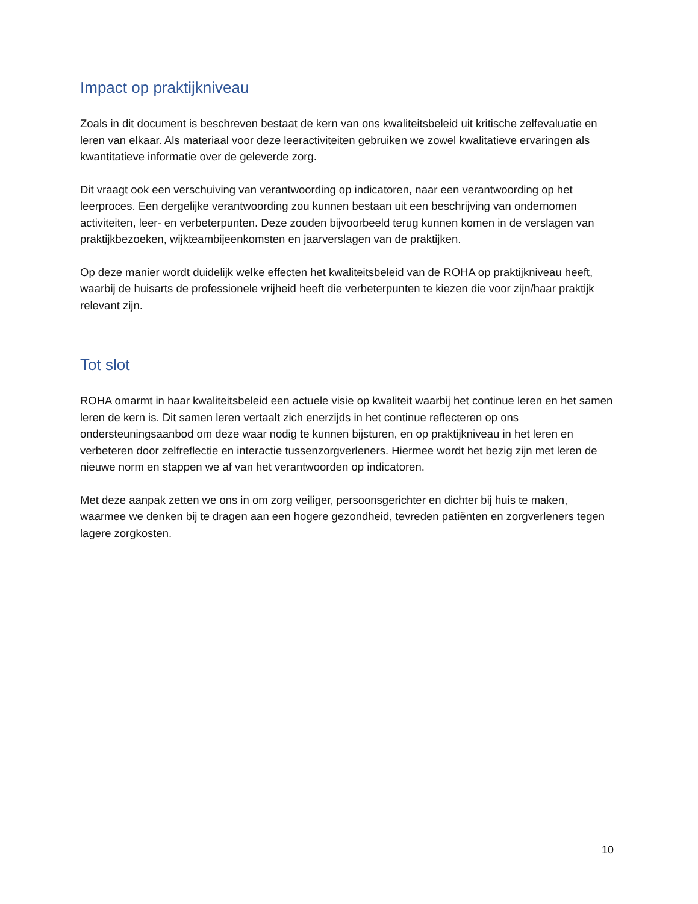Impact op praktijkniveau
Zoals in dit document is beschreven bestaat de kern van ons kwaliteitsbeleid uit kritische zelfevaluatie en leren van elkaar. Als materiaal voor deze leeractiviteiten gebruiken we zowel kwalitatieve ervaringen als kwantitatieve informatie over de geleverde zorg.
Dit vraagt ook een verschuiving van verantwoording op indicatoren, naar een verantwoording op het leerproces. Een dergelijke verantwoording zou kunnen bestaan uit een beschrijving van ondernomen activiteiten, leer- en verbeterpunten. Deze zouden bijvoorbeeld terug kunnen komen in de verslagen van praktijkbezoeken, wijkteambijeenkomsten en jaarverslagen van de praktijken.
Op deze manier wordt duidelijk welke effecten het kwaliteitsbeleid van de ROHA op praktijkniveau heeft, waarbij de huisarts de professionele vrijheid heeft die verbeterpunten te kiezen die voor zijn/haar praktijk relevant zijn.
Tot slot
ROHA omarmt in haar kwaliteitsbeleid een actuele visie op kwaliteit waarbij het continue leren en het samen leren de kern is. Dit samen leren vertaalt zich enerzijds in het continue reflecteren op ons ondersteuningsaanbod om deze waar nodig te kunnen bijsturen, en op praktijkniveau in het leren en verbeteren door zelfreflectie en interactie tussenzorgverleners. Hiermee wordt het bezig zijn met leren de nieuwe norm en stappen we af van het verantwoorden op indicatoren.
Met deze aanpak zetten we ons in om zorg veiliger, persoonsgerichter en dichter bij huis te maken, waarmee we denken bij te dragen aan een hogere gezondheid, tevreden patiënten en zorgverleners tegen lagere zorgkosten.
10